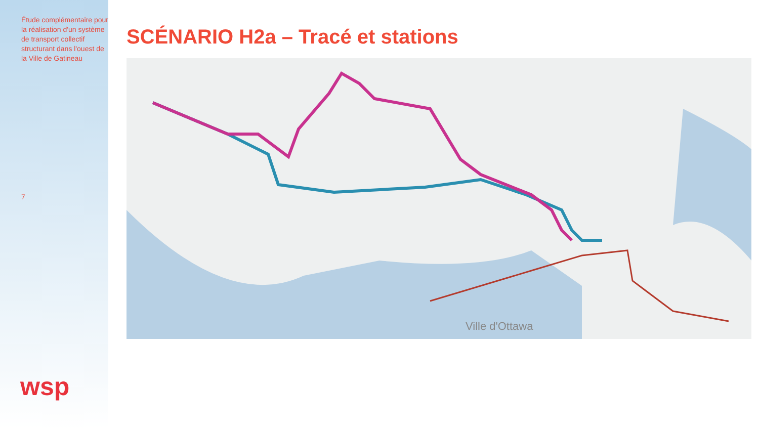Étude complémentaire pour la réalisation d'un système de transport collectif structurant dans l'ouest de la Ville de Gatineau
7
wsp
SCÉNARIO H2a – Tracé et stations
Ville d'Ottawa